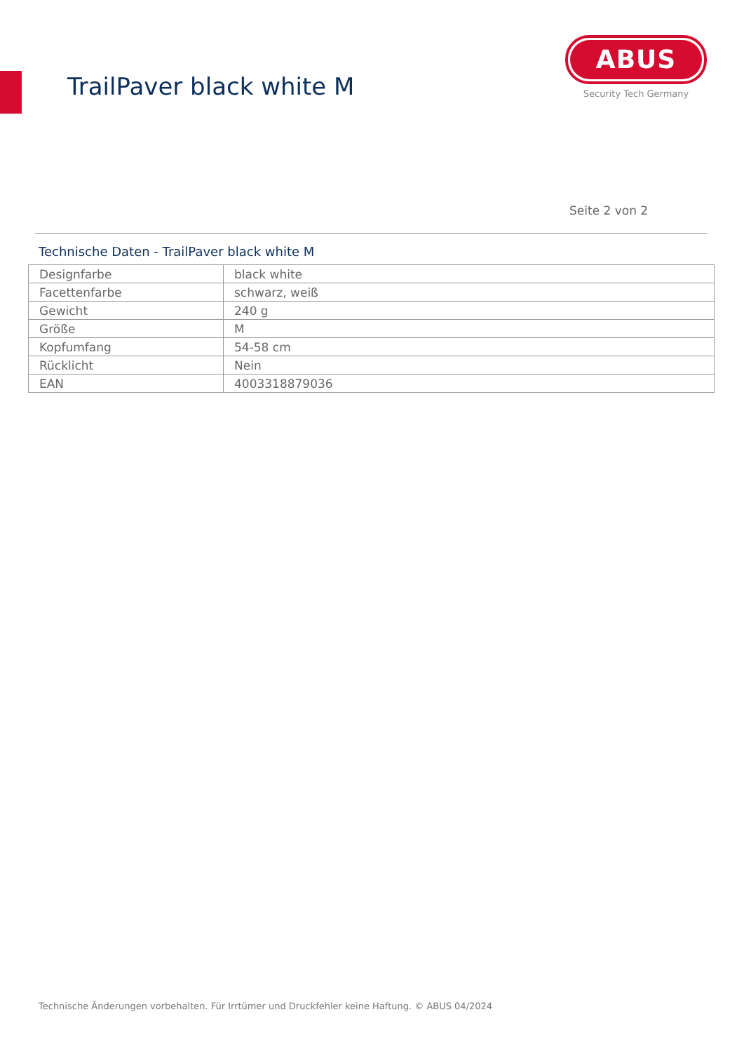TrailPaver black white M
ABUS
Security Tech Germany
Seite 2 von 2
Technische Daten - TrailPaver black white M
| Designfarbe | black white |
| Facettenfarbe | schwarz, weiß |
| Gewicht | 240 g |
| Größe | M |
| Kopfumfang | 54-58 cm |
| Rücklicht | Nein |
| EAN | 4003318879036 |
Technische Änderungen vorbehalten. Für Irrtümer und Druckfehler keine Haftung. © ABUS 04/2024